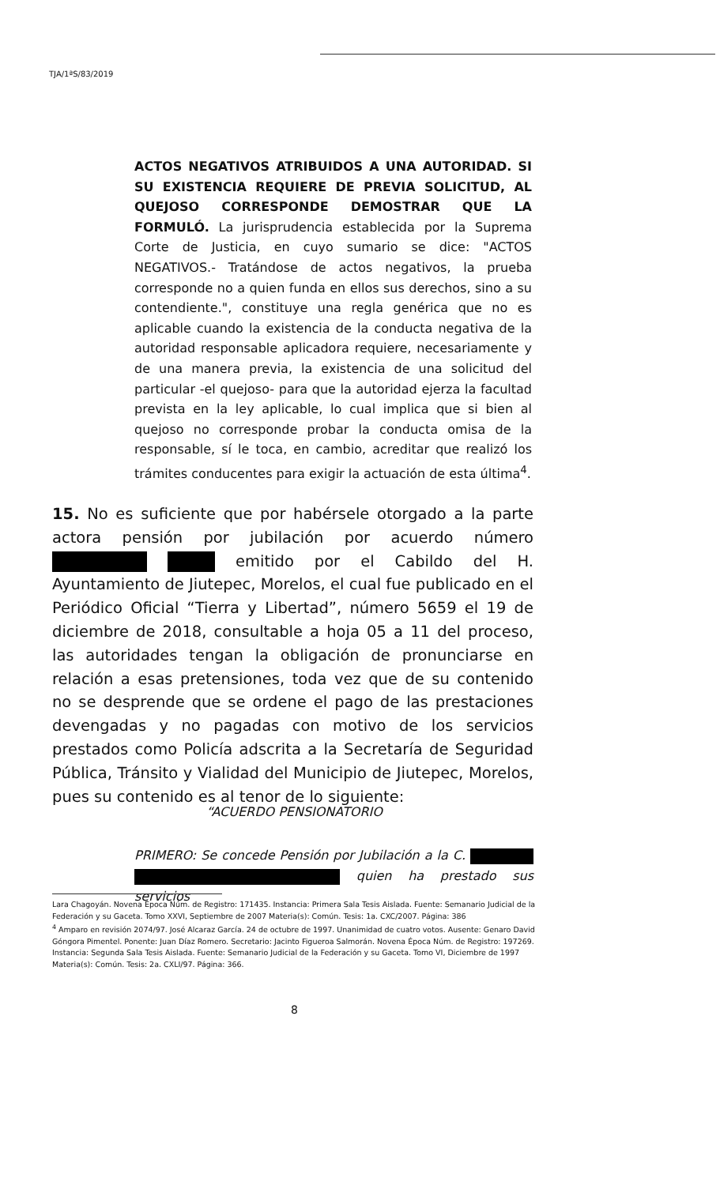TJA/1ªS/83/2019
ACTOS NEGATIVOS ATRIBUIDOS A UNA AUTORIDAD. SI SU EXISTENCIA REQUIERE DE PREVIA SOLICITUD, AL QUEJOSO CORRESPONDE DEMOSTRAR QUE LA FORMULÓ. La jurisprudencia establecida por la Suprema Corte de Justicia, en cuyo sumario se dice: "ACTOS NEGATIVOS.- Tratándose de actos negativos, la prueba corresponde no a quien funda en ellos sus derechos, sino a su contendiente.", constituye una regla genérica que no es aplicable cuando la existencia de la conducta negativa de la autoridad responsable aplicadora requiere, necesariamente y de una manera previa, la existencia de una solicitud del particular -el quejoso- para que la autoridad ejerza la facultad prevista en la ley aplicable, lo cual implica que si bien al quejoso no corresponde probar la conducta omisa de la responsable, sí le toca, en cambio, acreditar que realizó los trámites conducentes para exigir la actuación de esta última<sup>4</sup>.
15. No es suficiente que por habérsele otorgado a la parte actora pensión por jubilación por acuerdo número emitido por el Cabildo del H. Ayuntamiento de Jiutepec, Morelos, el cual fue publicado en el Periódico Oficial “Tierra y Libertad”, número 5659 el 19 de diciembre de 2018, consultable a hoja 05 a 11 del proceso, las autoridades tengan la obligación de pronunciarse en relación a esas pretensiones, toda vez que de su contenido no se desprende que se ordene el pago de las prestaciones devengadas y no pagadas con motivo de los servicios prestados como Policía adscrita a la Secretaría de Seguridad Pública, Tránsito y Vialidad del Municipio de Jiutepec, Morelos, pues su contenido es al tenor de lo siguiente:
“ACUERDO PENSIONATORIO
PRIMERO: Se concede Pensión por Jubilación a la C. quien ha prestado sus servicios
Lara Chagoyán. Novena Época Núm. de Registro: 171435. Instancia: Primera Sala Tesis Aislada. Fuente: Semanario Judicial de la Federación y su Gaceta. Tomo XXVI, Septiembre de 2007 Materia(s): Común. Tesis: 1a. CXC/2007. Página: 386
<sup>4</sup> Amparo en revisión 2074/97. José Alcaraz García. 24 de octubre de 1997. Unanimidad de cuatro votos. Ausente: Genaro David Góngora Pimentel. Ponente: Juan Díaz Romero. Secretario: Jacinto Figueroa Salmorán. Novena Época Núm. de Registro: 197269. Instancia: Segunda Sala Tesis Aislada. Fuente: Semanario Judicial de la Federación y su Gaceta. Tomo VI, Diciembre de 1997 Materia(s): Común. Tesis: 2a. CXLI/97. Página: 366.
8